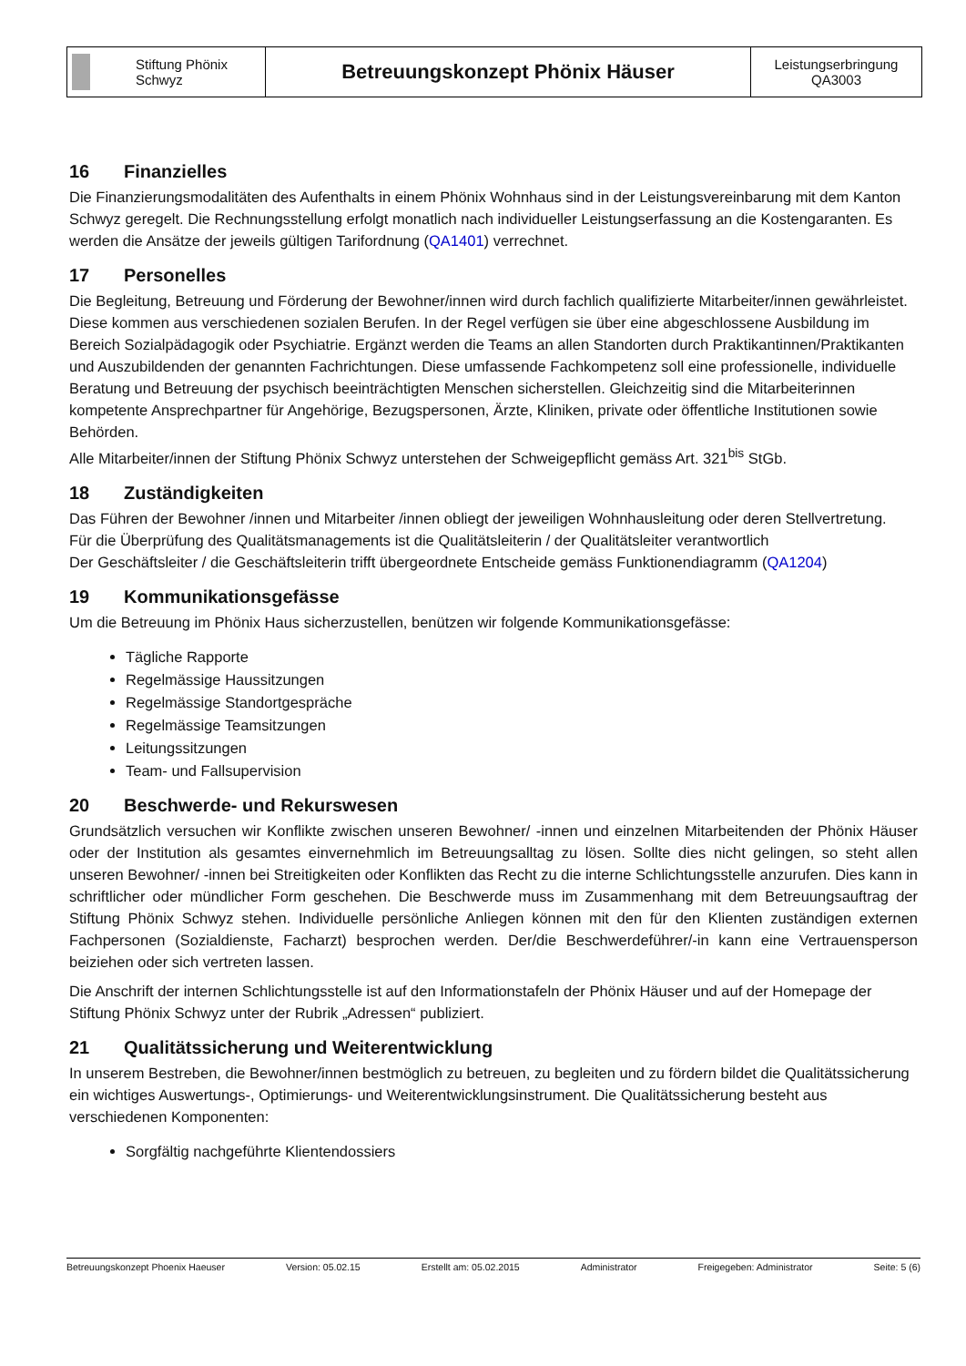| Stiftung Phönix Schwyz | Betreuungskonzept Phönix Häuser | Leistungserbringung QA3003 |
16 Finanzielles
Die Finanzierungsmodalitäten des Aufenthalts in einem Phönix Wohnhaus sind in der Leistungsvereinbarung mit dem Kanton Schwyz geregelt. Die Rechnungsstellung erfolgt monatlich nach individueller Leistungserfassung an die Kostengaranten. Es werden die Ansätze der jeweils gültigen Tarifordnung (QA1401) verrechnet.
17 Personelles
Die Begleitung, Betreuung und Förderung der Bewohner/innen wird durch fachlich qualifizierte Mitarbeiter/innen gewährleistet. Diese kommen aus verschiedenen sozialen Berufen. In der Regel verfügen sie über eine abgeschlossene Ausbildung im Bereich Sozialpädagogik oder Psychiatrie. Ergänzt werden die Teams an allen Standorten durch Praktikantinnen/Praktikanten und Auszubildenden der genannten Fachrichtungen. Diese umfassende Fachkompetenz soll eine professionelle, individuelle Beratung und Betreuung der psychisch beeinträchtigten Menschen sicherstellen. Gleichzeitig sind die Mitarbeiterinnen kompetente Ansprechpartner für Angehörige, Bezugspersonen, Ärzte, Kliniken, private oder öffentliche Institutionen sowie Behörden.
Alle Mitarbeiter/innen der Stiftung Phönix Schwyz unterstehen der Schweigepflicht gemäss Art. 321<sup>bis</sup> StGb.
18 Zuständigkeiten
Das Führen der Bewohner /innen und Mitarbeiter /innen obliegt der jeweiligen Wohnhausleitung oder deren Stellvertretung.
Für die Überprüfung des Qualitätsmanagements ist die Qualitätsleiterin / der Qualitätsleiter verantwortlich
Der Geschäftsleiter / die Geschäftsleiterin trifft übergeordnete Entscheide gemäss Funktionendiagramm (QA1204)
19 Kommunikationsgefässe
Um die Betreuung im Phönix Haus sicherzustellen, benützen wir folgende Kommunikationsgefässe:
Tägliche Rapporte
Regelmässige Haussitzungen
Regelmässige Standortgespräche
Regelmässige Teamsitzungen
Leitungssitzungen
Team- und Fallsupervision
20 Beschwerde- und Rekurswesen
Grundsätzlich versuchen wir Konflikte zwischen unseren Bewohner/ -innen und einzelnen Mitarbeitenden der Phönix Häuser oder der Institution als gesamtes einvernehmlich im Betreuungsalltag zu lösen. Sollte dies nicht gelingen, so steht allen unseren Bewohner/ -innen bei Streitigkeiten oder Konflikten das Recht zu die interne Schlichtungsstelle anzurufen. Dies kann in schriftlicher oder mündlicher Form geschehen. Die Beschwerde muss im Zusammenhang mit dem Betreuungsauftrag der Stiftung Phönix Schwyz stehen. Individuelle persönliche Anliegen können mit den für den Klienten zuständigen externen Fachpersonen (Sozialdienste, Facharzt) besprochen werden. Der/die Beschwerdeführer/-in kann eine Vertrauensperson beiziehen oder sich vertreten lassen.
Die Anschrift der internen Schlichtungsstelle ist auf den Informationstafeln der Phönix Häuser und auf der Homepage der Stiftung Phönix Schwyz unter der Rubrik „Adressen“ publiziert.
21 Qualitätssicherung und Weiterentwicklung
In unserem Bestreben, die Bewohner/innen bestmöglich zu betreuen, zu begleiten und zu fördern bildet die Qualitätssicherung ein wichtiges Auswertungs-, Optimierungs- und Weiterentwicklungsinstrument. Die Qualitätssicherung besteht aus verschiedenen Komponenten:
Sorgfältig nachgeführte Klientendossiers
Betreuungskonzept Phoenix Haeuser Version: 05.02.15 Erstellt am: 05.02.2015 Administrator Freigegeben: Administrator Seite: 5 (6)